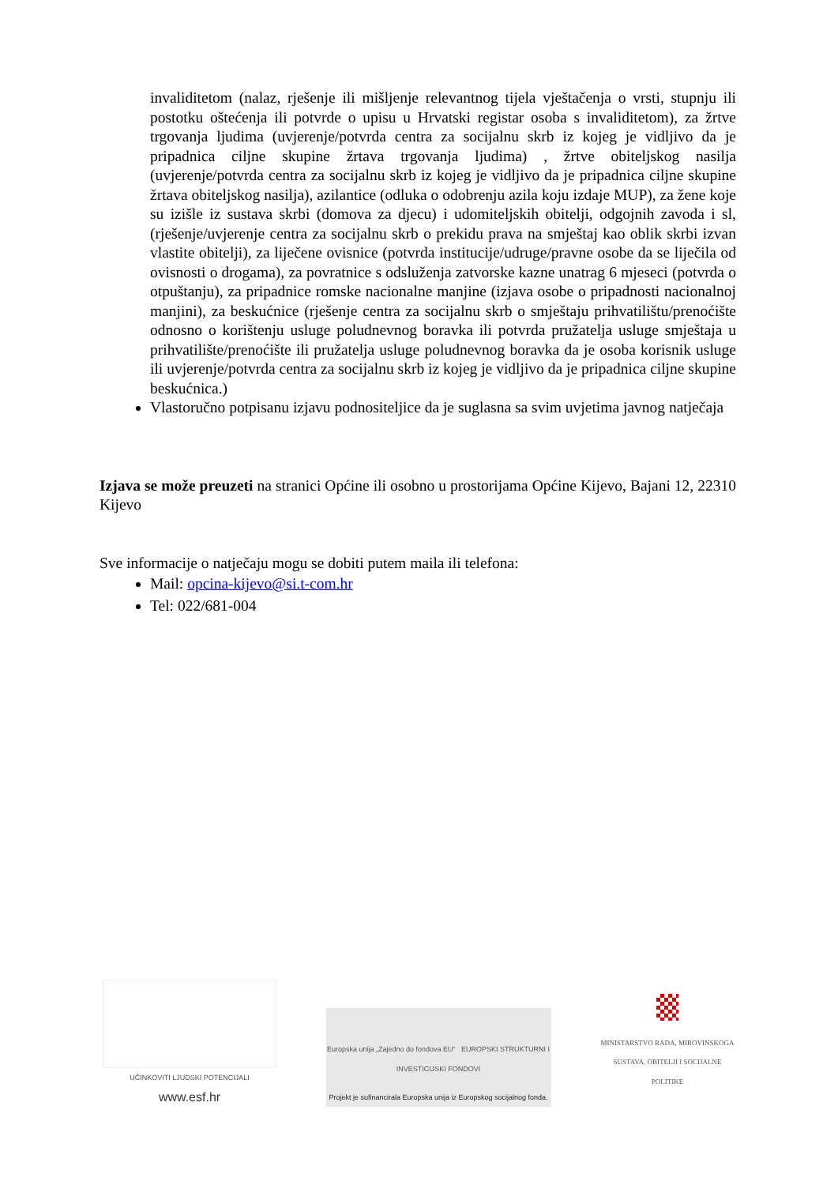invaliditetom (nalaz, rješenje ili mišljenje relevantnog tijela vještačenja o vrsti, stupnju ili postotku oštećenja ili potvrde o upisu u Hrvatski registar osoba s invaliditetom), za žrtve trgovanja ljudima (uvjerenje/potvrda centra za socijalnu skrb iz kojeg je vidljivo da je pripadnica ciljne skupine žrtava trgovanja ljudima) , žrtve obiteljskog nasilja (uvjerenje/potvrda centra za socijalnu skrb iz kojeg je vidljivo da je pripadnica ciljne skupine žrtava obiteljskog nasilja), azilantice (odluka o odobrenju azila koju izdaje MUP), za žene koje su izišle iz sustava skrbi (domova za djecu) i udomiteljskih obitelji, odgojnih zavoda i sl, (rješenje/uvjerenje centra za socijalnu skrb o prekidu prava na smještaj kao oblik skrbi izvan vlastite obitelji), za liječene ovisnice (potvrda institucije/udruge/pravne osobe da se liječila od ovisnosti o drogama), za povratnice s odsluženja zatvorske kazne unatrag 6 mjeseci (potvrda o otpuštanju), za pripadnice romske nacionalne manjine (izjava osobe o pripadnosti nacionalnoj manjini), za beskućnice (rješenje centra za socijalnu skrb o smještaju prihvatilištu/prenoćište odnosno o korištenju usluge poludnevnog boravka ili potvrda pružatelja usluge smještaja u prihvatilište/prenoćište ili pružatelja usluge poludnevnog boravka da je osoba korisnik usluge ili uvjerenje/potvrda centra za socijalnu skrb iz kojeg je vidljivo da je pripadnica ciljne skupine beskućnica.)
Vlastoručno potpisanu izjavu podnositeljice da je suglasna sa svim uvjetima javnog natječaja
Izjava se može preuzeti na stranici Općine ili osobno u prostorijama Općine Kijevo, Bajani 12, 22310 Kijevo
Sve informacije o natječaju mogu se dobiti putem maila ili telefona:
Mail: opcina-kijevo@si.t-com.hr
Tel: 022/681-004
UČINKOVITI LJUDSKI POTENCIJALI
www.esf.hr
Europska unija „Zajedno do fondova EU“ EUROPSKI STRUKTURNI I INVESTICIJSKI FONDOVI
Projekt je sufinancirala Europska unija iz Europskog socijalnog fonda.
MINISTARSTVO RADA, MIROVINSKOGA SUSTAVA, OBITELJI I SOCIJALNE POLITIKE